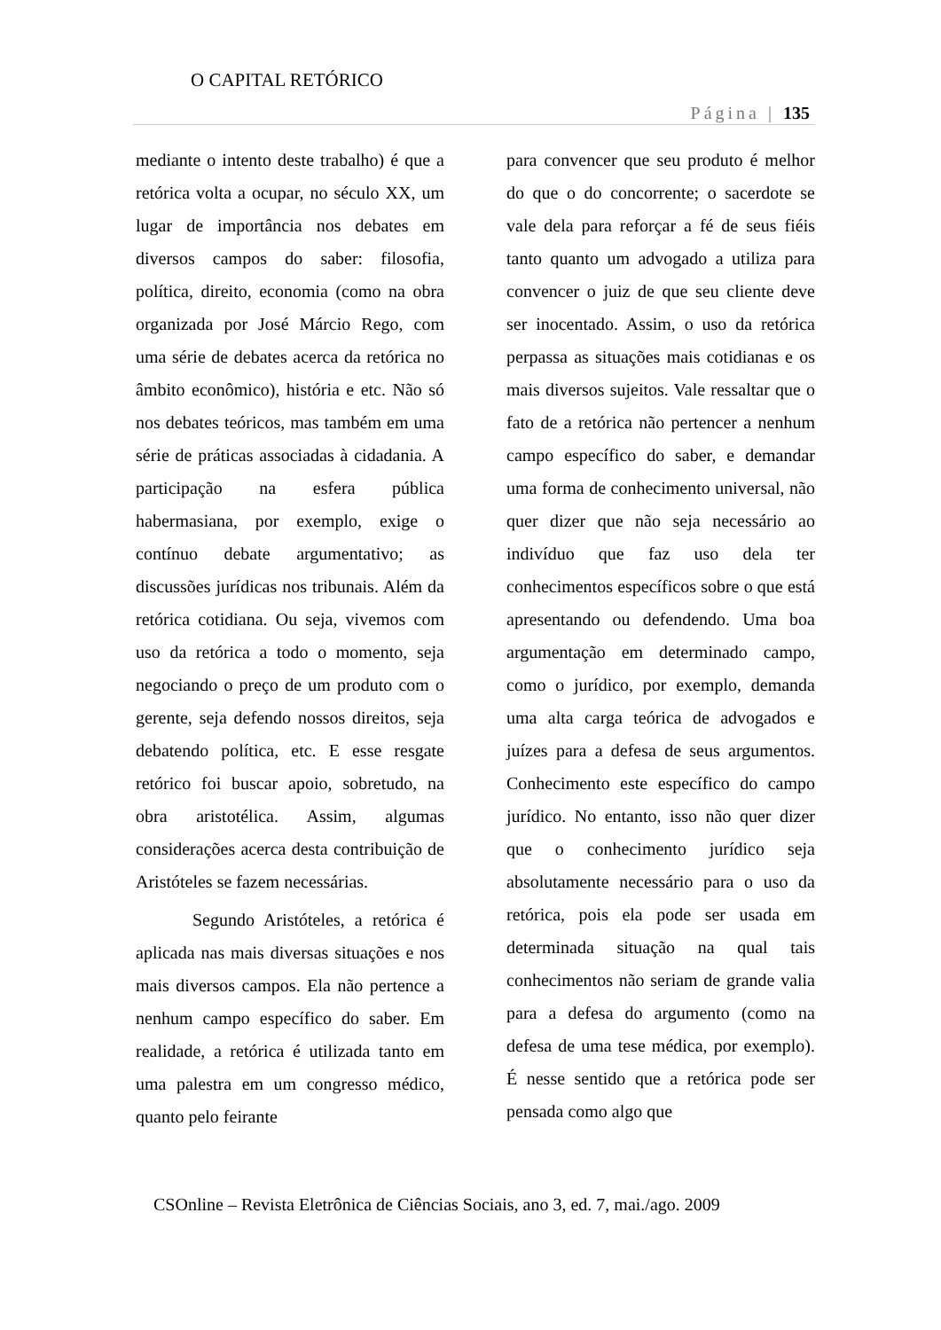O CAPITAL RETÓRICO
Página | 135
mediante o intento deste trabalho) é que a retórica volta a ocupar, no século XX, um lugar de importância nos debates em diversos campos do saber: filosofia, política, direito, economia (como na obra organizada por José Márcio Rego, com uma série de debates acerca da retórica no âmbito econômico), história e etc. Não só nos debates teóricos, mas também em uma série de práticas associadas à cidadania. A participação na esfera pública habermasiana, por exemplo, exige o contínuo debate argumentativo; as discussões jurídicas nos tribunais. Além da retórica cotidiana. Ou seja, vivemos com uso da retórica a todo o momento, seja negociando o preço de um produto com o gerente, seja defendo nossos direitos, seja debatendo política, etc. E esse resgate retórico foi buscar apoio, sobretudo, na obra aristotélica. Assim, algumas considerações acerca desta contribuição de Aristóteles se fazem necessárias.
Segundo Aristóteles, a retórica é aplicada nas mais diversas situações e nos mais diversos campos. Ela não pertence a nenhum campo específico do saber. Em realidade, a retórica é utilizada tanto em uma palestra em um congresso médico, quanto pelo feirante
para convencer que seu produto é melhor do que o do concorrente; o sacerdote se vale dela para reforçar a fé de seus fiéis tanto quanto um advogado a utiliza para convencer o juiz de que seu cliente deve ser inocentado. Assim, o uso da retórica perpassa as situações mais cotidianas e os mais diversos sujeitos. Vale ressaltar que o fato de a retórica não pertencer a nenhum campo específico do saber, e demandar uma forma de conhecimento universal, não quer dizer que não seja necessário ao indivíduo que faz uso dela ter conhecimentos específicos sobre o que está apresentando ou defendendo. Uma boa argumentação em determinado campo, como o jurídico, por exemplo, demanda uma alta carga teórica de advogados e juízes para a defesa de seus argumentos. Conhecimento este específico do campo jurídico. No entanto, isso não quer dizer que o conhecimento jurídico seja absolutamente necessário para o uso da retórica, pois ela pode ser usada em determinada situação na qual tais conhecimentos não seriam de grande valia para a defesa do argumento (como na defesa de uma tese médica, por exemplo). É nesse sentido que a retórica pode ser pensada como algo que
CSOnline – Revista Eletrônica de Ciências Sociais, ano 3, ed. 7, mai./ago. 2009